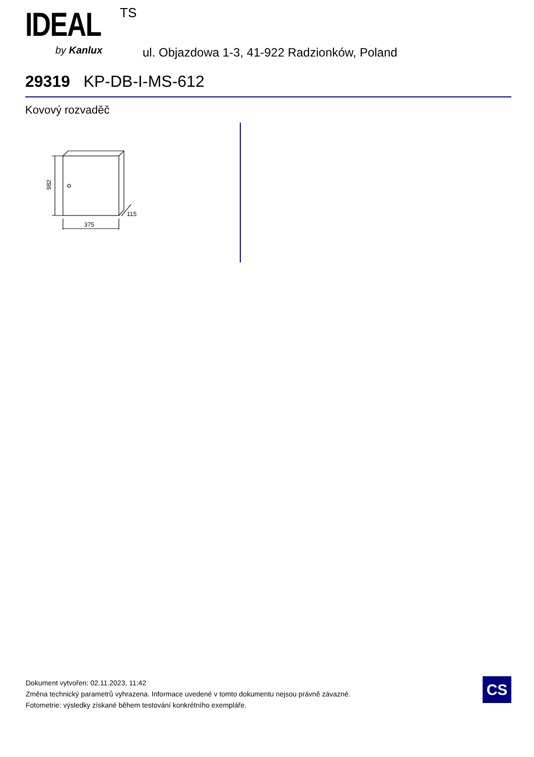IDEAL TS
by Kanlux
ul. Objazdowa 1-3, 41-922 Radzionków, Poland
29319 KP-DB-I-MS-612
Kovový rozvaděč
982
375
115
Dokument vytvořen: 02.11.2023, 11:42
Změna technický parametrů vyhrazena. Informace uvedené v tomto dokumentu nejsou právně závazné.
Fotometrie: výsledky získané během testování konkrétního exempláře.
CS